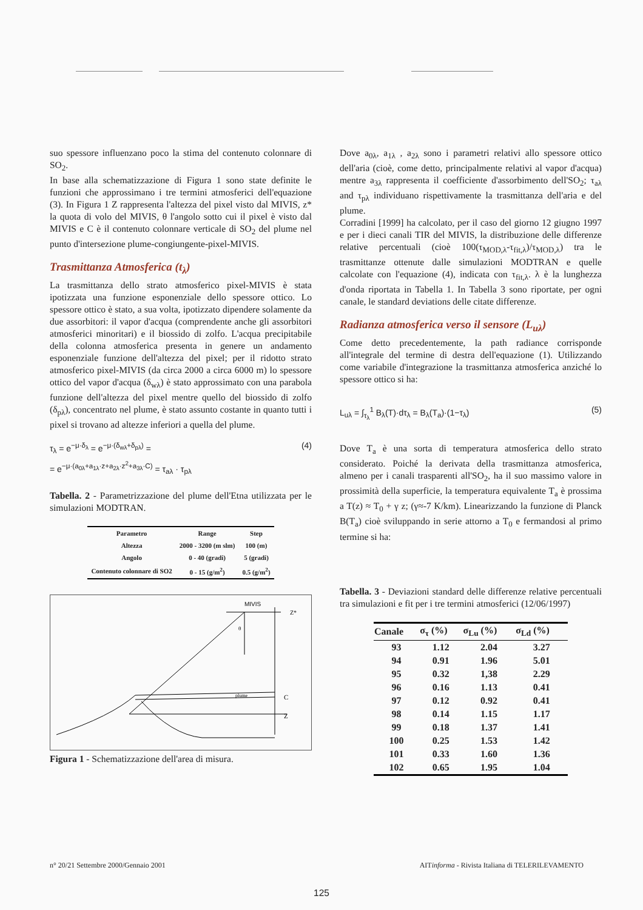suo spessore influenzano poco la stima del contenuto colonnare di SO<sub>2</sub>.
In base alla schematizzazione di Figura 1 sono state definite le funzioni che approssimano i tre termini atmosferici dell'equazione (3). In Figura 1 Z rappresenta l'altezza del pixel visto dal MIVIS, z* la quota di volo del MIVIS, θ l'angolo sotto cui il pixel è visto dal MIVIS e C è il contenuto colonnare verticale di SO<sub>2</sub> del plume nel punto d'intersezione plume-congiungente-pixel-MIVIS.
Trasmittanza Atmosferica (t<sub>λ</sub>)
La trasmittanza dello strato atmosferico pixel-MIVIS è stata ipotizzata una funzione esponenziale dello spessore ottico. Lo spessore ottico è stato, a sua volta, ipotizzato dipendere solamente da due assorbitori: il vapor d'acqua (comprendente anche gli assorbitori atmosferici minoritari) e il biossido di zolfo. L'acqua precipitabile della colonna atmosferica presenta in genere un andamento esponenziale funzione dell'altezza del pixel; per il ridotto strato atmosferico pixel-MIVIS (da circa 2000 a circa 6000 m) lo spessore ottico del vapor d'acqua (δ<sub>wλ</sub>) è stato approssimato con una parabola funzione dell'altezza del pixel mentre quello del biossido di zolfo (δ<sub>pλ</sub>), concentrato nel plume, è stato assunto costante in quanto tutti i pixel si trovano ad altezze inferiori a quella del plume.
τ<sub>λ</sub> = e<sup>−μ·δ<sub>λ</sub></sup> = e<sup>−μ·(δ<sub>wλ</sub>+δ<sub>pλ</sub>)</sup> =
= e<sup>−μ·(a<sub>0λ</sub>+a<sub>1λ</sub>·z+a<sub>2λ</sub>·z<sup>2</sup>+a<sub>3λ</sub>·C)</sup> = τ<sub>aλ</sub> · τ<sub>pλ</sub>
(4)
Tabella. 2 - Parametrizzazione del plume dell'Etna utilizzata per le simulazioni MODTRAN.
| Parametro | Range | Step |
| --- | --- | --- |
| Altezza | 2000 - 3200 (m slm) | 100 (m) |
| Angolo | 0 - 40 (gradi) | 5 (gradi) |
| Contenuto colonnare di SO2 | 0 - 15 (g/m<sup>2</sup>) | 0.5 (g/m<sup>2</sup>) |
MIVIS
Z*
θ
plume
C
Z
Figura 1 - Schematizzazione dell'area di misura.
Dove a<sub>0λ</sub>, a<sub>1λ</sub> , a<sub>2λ</sub> sono i parametri relativi allo spessore ottico dell'aria (cioè, come detto, principalmente relativi al vapor d'acqua) mentre a<sub>3λ</sub> rappresenta il coefficiente d'assorbimento dell'SO<sub>2</sub>; τ<sub>aλ</sub> and τ<sub>pλ</sub> individuano rispettivamente la trasmittanza dell'aria e del plume.
Corradini [1999] ha calcolato, per il caso del giorno 12 giugno 1997 e per i dieci canali TIR del MIVIS, la distribuzione delle differenze relative percentuali (cioè 100(τ<sub>MOD,λ</sub>-τ<sub>fit,λ</sub>)/τ<sub>MOD,λ</sub>) tra le trasmittanze ottenute dalle simulazioni MODTRAN e quelle calcolate con l'equazione (4), indicata con τ<sub>fit,λ</sub>. λ è la lunghezza d'onda riportata in Tabella 1. In Tabella 3 sono riportate, per ogni canale, le standard deviations delle citate differenze.
Radianza atmosferica verso il sensore (L<sub>uλ</sub>)
Come detto precedentemente, la path radiance corrisponde all'integrale del termine di destra dell'equazione (1). Utilizzando come variabile d'integrazione la trasmittanza atmosferica anziché lo spessore ottico si ha:
L<sub>uλ</sub> = ∫<sub>τ<sub>λ</sub></sub><sup>1</sup> B<sub>λ</sub>(T)·dτ<sub>λ</sub> = B<sub>λ</sub>(T<sub>a</sub>)·(1−τ<sub>λ</sub>)
(5)
Dove T<sub>a</sub> è una sorta di temperatura atmosferica dello strato considerato. Poiché la derivata della trasmittanza atmosferica, almeno per i canali trasparenti all'SO<sub>2</sub>, ha il suo massimo valore in prossimità della superficie, la temperatura equivalente T<sub>a</sub> è prossima a T(z) ≈ T<sub>0</sub> + γ z; (γ≈-7 K/km). Linearizzando la funzione di Planck B(T<sub>a</sub>) cioè sviluppando in serie attorno a T<sub>0</sub> e fermandosi al primo termine si ha:
Tabella. 3 - Deviazioni standard delle differenze relative percentuali tra simulazioni e fit per i tre termini atmosferici (12/06/1997)
| Canale | σ<sub>τ</sub> (%) | σ<sub>Lu</sub> (%) | σ<sub>Ld</sub> (%) |
| --- | --- | --- | --- |
| 93 | 1.12 | 2.04 | 3.27 |
| 94 | 0.91 | 1.96 | 5.01 |
| 95 | 0.32 | 1,38 | 2.29 |
| 96 | 0.16 | 1.13 | 0.41 |
| 97 | 0.12 | 0.92 | 0.41 |
| 98 | 0.14 | 1.15 | 1.17 |
| 99 | 0.18 | 1.37 | 1.41 |
| 100 | 0.25 | 1.53 | 1.42 |
| 101 | 0.33 | 1.60 | 1.36 |
| 102 | 0.65 | 1.95 | 1.04 |
n° 20/21 Settembre 2000/Gennaio 2001 AITinforma - Rivista Italiana di TELERILEVAMENTO
125